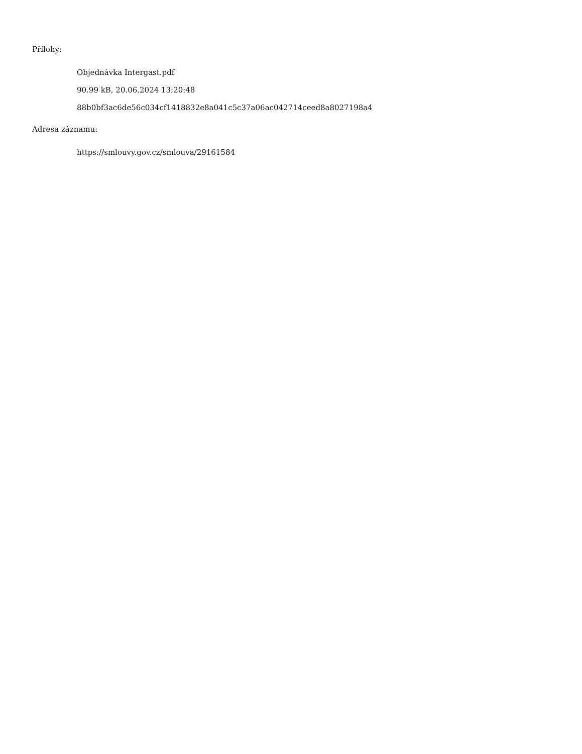Přílohy:
Objednávka Intergast.pdf
90.99 kB, 20.06.2024 13:20:48
88b0bf3ac6de56c034cf1418832e8a041c5c37a06ac042714ceed8a8027198a4
Adresa záznamu:
https://smlouvy.gov.cz/smlouva/29161584